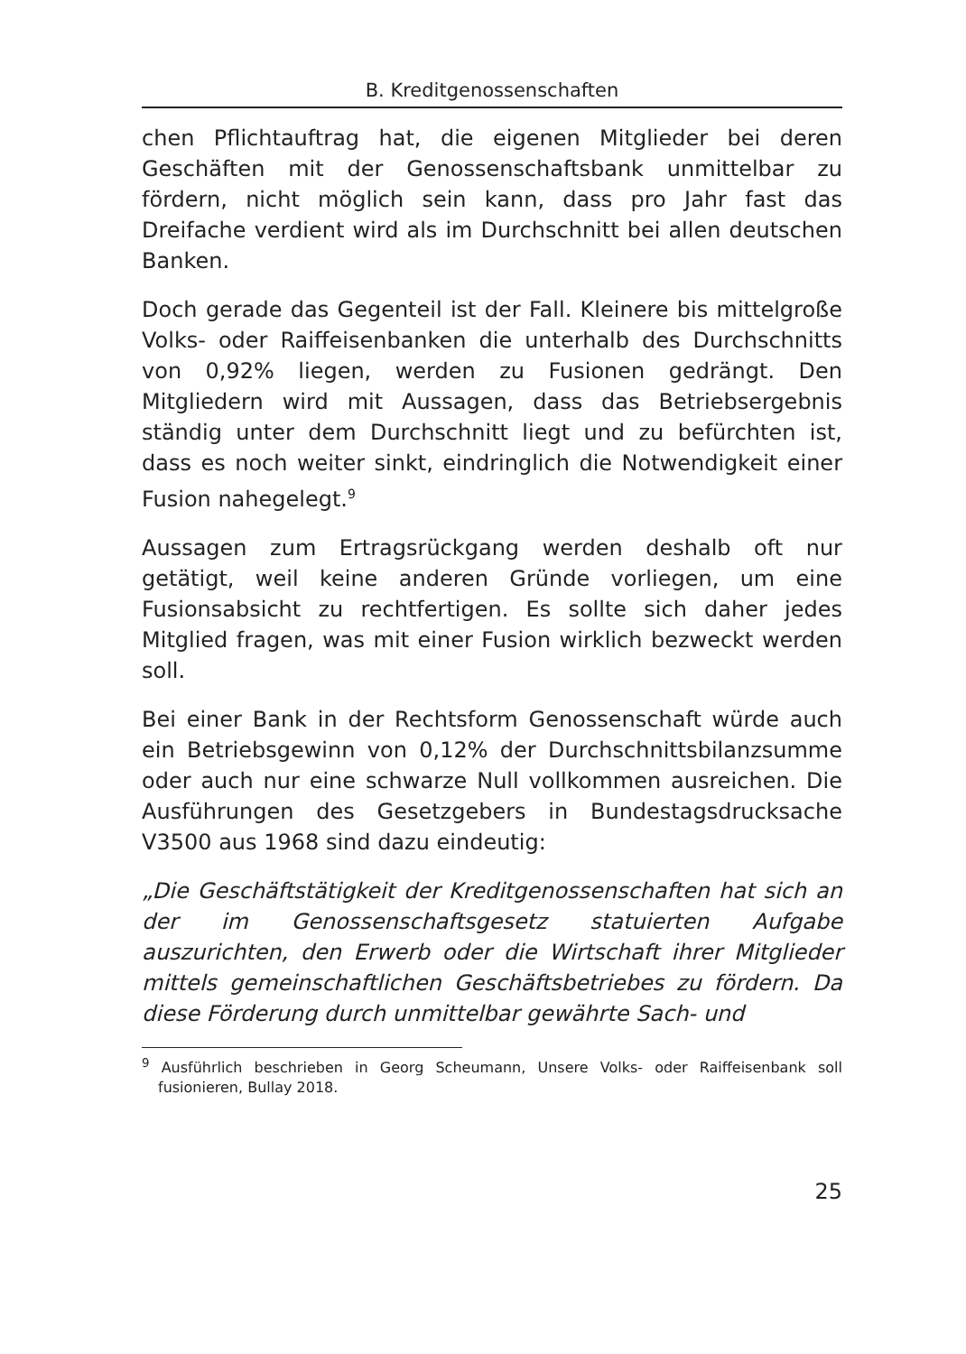B. Kreditgenossenschaften
chen Pflichtauftrag hat, die eigenen Mitglieder bei deren Geschäften mit der Genossenschaftsbank unmittelbar zu fördern, nicht möglich sein kann, dass pro Jahr fast das Dreifache verdient wird als im Durchschnitt bei allen deutschen Banken.
Doch gerade das Gegenteil ist der Fall. Kleinere bis mittelgroße Volks- oder Raiffeisenbanken die unterhalb des Durchschnitts von 0,92% liegen, werden zu Fusionen gedrängt. Den Mitgliedern wird mit Aussagen, dass das Betriebsergebnis ständig unter dem Durchschnitt liegt und zu befürchten ist, dass es noch weiter sinkt, eindringlich die Notwendigkeit einer Fusion nahegelegt.<sup>9</sup>
Aussagen zum Ertragsrückgang werden deshalb oft nur getätigt, weil keine anderen Gründe vorliegen, um eine Fusionsabsicht zu rechtfertigen. Es sollte sich daher jedes Mitglied fragen, was mit einer Fusion wirklich bezweckt werden soll.
Bei einer Bank in der Rechtsform Genossenschaft würde auch ein Betriebsgewinn von 0,12% der Durchschnittsbilanzsumme oder auch nur eine schwarze Null vollkommen ausreichen. Die Ausführungen des Gesetzgebers in Bundestagsdrucksache V3500 aus 1968 sind dazu eindeutig:
„Die Geschäftstätigkeit der Kreditgenossenschaften hat sich an der im Genossenschaftsgesetz statuierten Aufgabe auszurichten, den Erwerb oder die Wirtschaft ihrer Mitglieder mittels gemeinschaftlichen Geschäftsbetriebes zu fördern. Da diese Förderung durch unmittelbar gewährte Sach- und
<sup>9</sup> Ausführlich beschrieben in Georg Scheumann, Unsere Volks- oder Raiffeisenbank soll fusionieren, Bullay 2018.
25